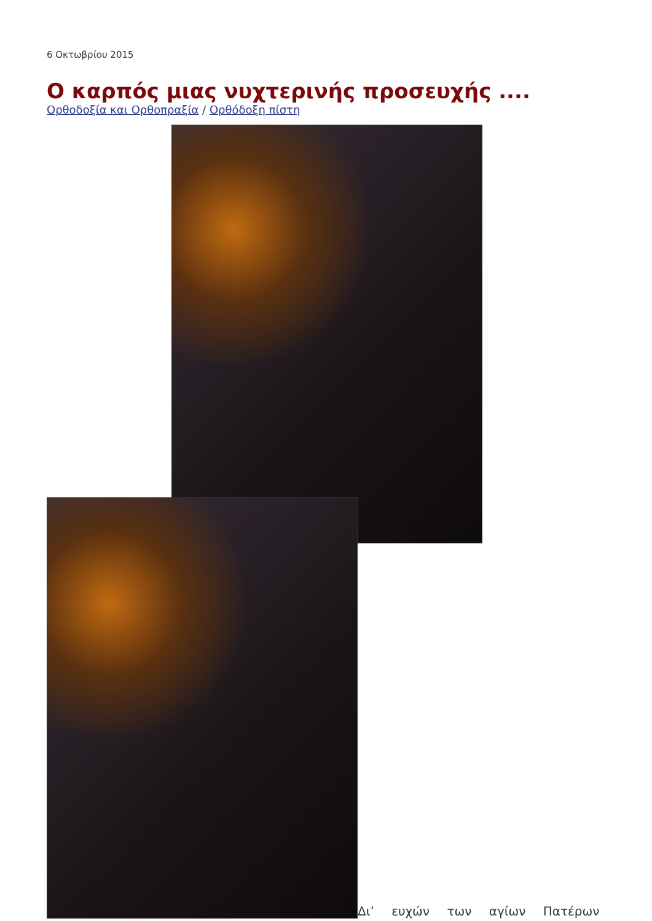6 Οκτωβρίου 2015
Ο καρπός μιας νυχτερινής προσευχής ....
Ορθοδοξία και Ορθοπραξία / Ορθόδοξη πίστη
Δι’ ευχών των αγίων Πατέρων